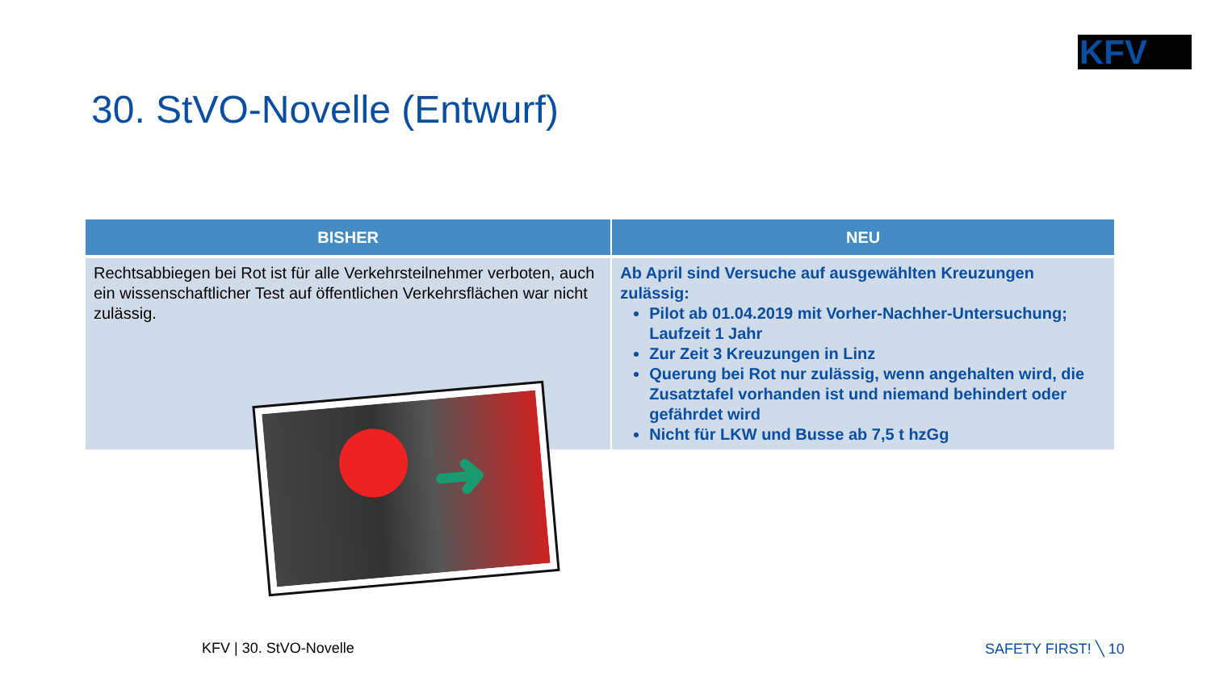KFV
30. StVO-Novelle (Entwurf)
| BISHER | NEU |
| --- | --- |
| Rechtsabbiegen bei Rot ist für alle Verkehrsteilnehmer verboten, auch ein wissenschaftlicher Test auf öffentlichen Verkehrsflächen war nicht zulässig. | Ab April sind Versuche auf ausgewählten Kreuzungen zulässig: Pilot ab 01.04.2019 mit Vorher-Nachher-Untersuchung; Laufzeit 1 Jahr Zur Zeit 3 Kreuzungen in Linz Querung bei Rot nur zulässig, wenn angehalten wird, die Zusatztafel vorhanden ist und niemand behindert oder gefährdet wird Nicht für LKW und Busse ab 7,5 t hzGg |
➜
KFV | 30. StVO-Novelle SAFETY FIRST! ╲ 10